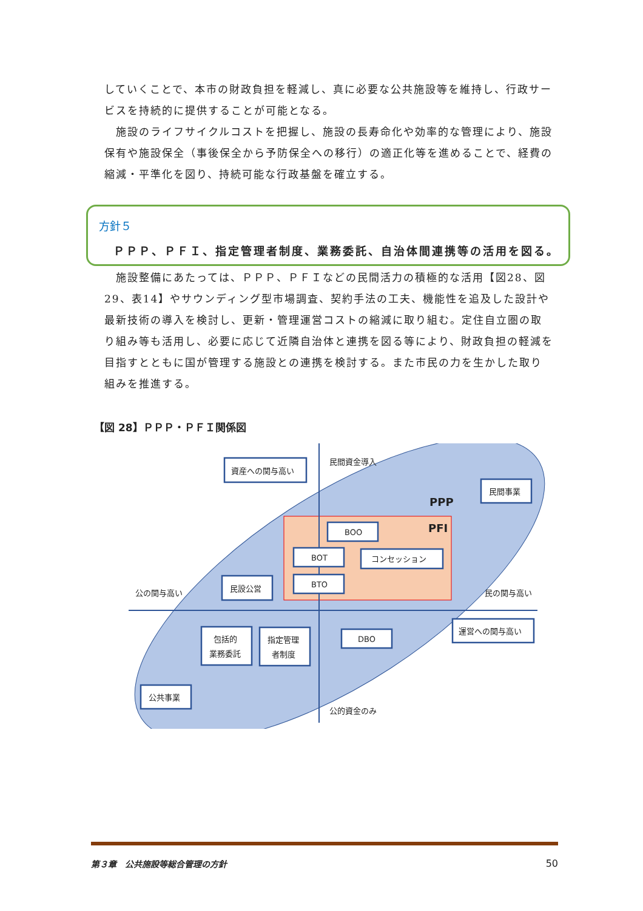していくことで、本市の財政負担を軽減し、真に必要な公共施設等を維持し、行政サービスを持続的に提供することが可能となる。
　施設のライフサイクルコストを把握し、施設の長寿命化や効率的な管理により、施設保有や施設保全（事後保全から予防保全への移行）の適正化等を進めることで、経費の縮減・平準化を図り、持続可能な行政基盤を確立する。
方針５
ＰＰＰ、ＰＦＩ、指定管理者制度、業務委託、自治体間連携等の活用を図る。
　施設整備にあたっては、ＰＰＰ、ＰＦＩなどの民間活力の積極的な活用【図28、図29、表14】やサウンディング型市場調査、契約手法の工夫、機能性を追及した設計や最新技術の導入を検討し、更新・管理運営コストの縮減に取り組む。定住自立圏の取り組み等も活用し、必要に応じて近隣自治体と連携を図る等により、財政負担の軽減を目指すとともに国が管理する施設との連携を検討する。また市民の力を生かした取り組みを推進する。
【図 28】ＰＰＰ・ＰＦＩ関係図
資産への関与高い
民間資金導入
民間事業
PPP
PFI
BOO
BOT
コンセッション
BTO
民設公営
公の関与高い
民の関与高い
包括的
業務委託
指定管理
者制度
DBO
運営への関与高い
公共事業
公的資金のみ
第３章　公共施設等総合管理の方針 50